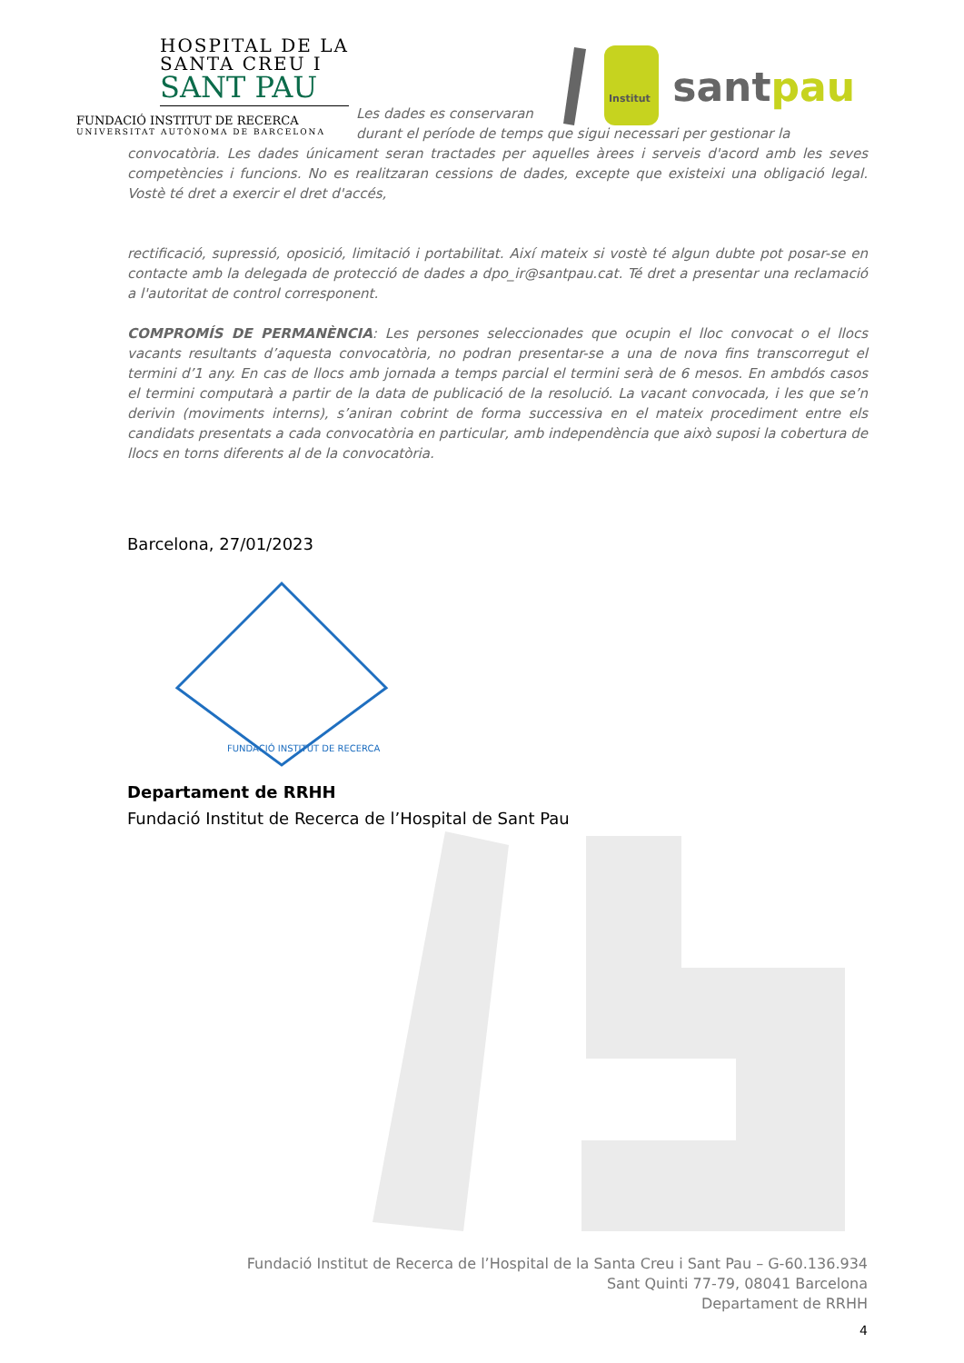HOSPITAL DE LA
SANTA CREU I
SANT PAU
FUNDACIÓ INSTITUT DE RECERCA
UNIVERSITAT AUTÒNOMA DE BARCELONA
Institut
sant pau
Les dades es conservaran
durant el període de temps que sigui necessari per gestionar la
convocatòria. Les dades únicament seran tractades per aquelles àrees i serveis d'acord amb les seves competències i funcions. No es realitzaran cessions de dades, excepte que existeixi una obligació legal. Vostè té dret a exercir el dret d'accés,
rectificació, supressió, oposició, limitació i portabilitat. Així mateix si vostè té algun dubte pot posar-se en contacte amb la delegada de protecció de dades a dpo_ir@santpau.cat. Té dret a presentar una reclamació a l'autoritat de control corresponent.
COMPROMÍS DE PERMANÈNCIA: Les persones seleccionades que ocupin el lloc convocat o el llocs vacants resultants d’aquesta convocatòria, no podran presentar-se a una de nova fins transcorregut el termini d’1 any. En cas de llocs amb jornada a temps parcial el termini serà de 6 mesos. En ambdós casos el termini computarà a partir de la data de publicació de la resolució. La vacant convocada, i les que se’n derivin (moviments interns), s’aniran cobrint de forma successiva en el mateix procediment entre els candidats presentats a cada convocatòria en particular, amb independència que això suposi la cobertura de llocs en torns diferents al de la convocatòria.
Barcelona, 27/01/2023
FUNDACIÓ INSTITUT DE RECERCA
Departament de RRHH
Fundació Institut de Recerca de l’Hospital de Sant Pau
Fundació Institut de Recerca de l’Hospital de la Santa Creu i Sant Pau – G-60.136.934
Sant Quinti 77-79, 08041 Barcelona
Departament de RRHH
4